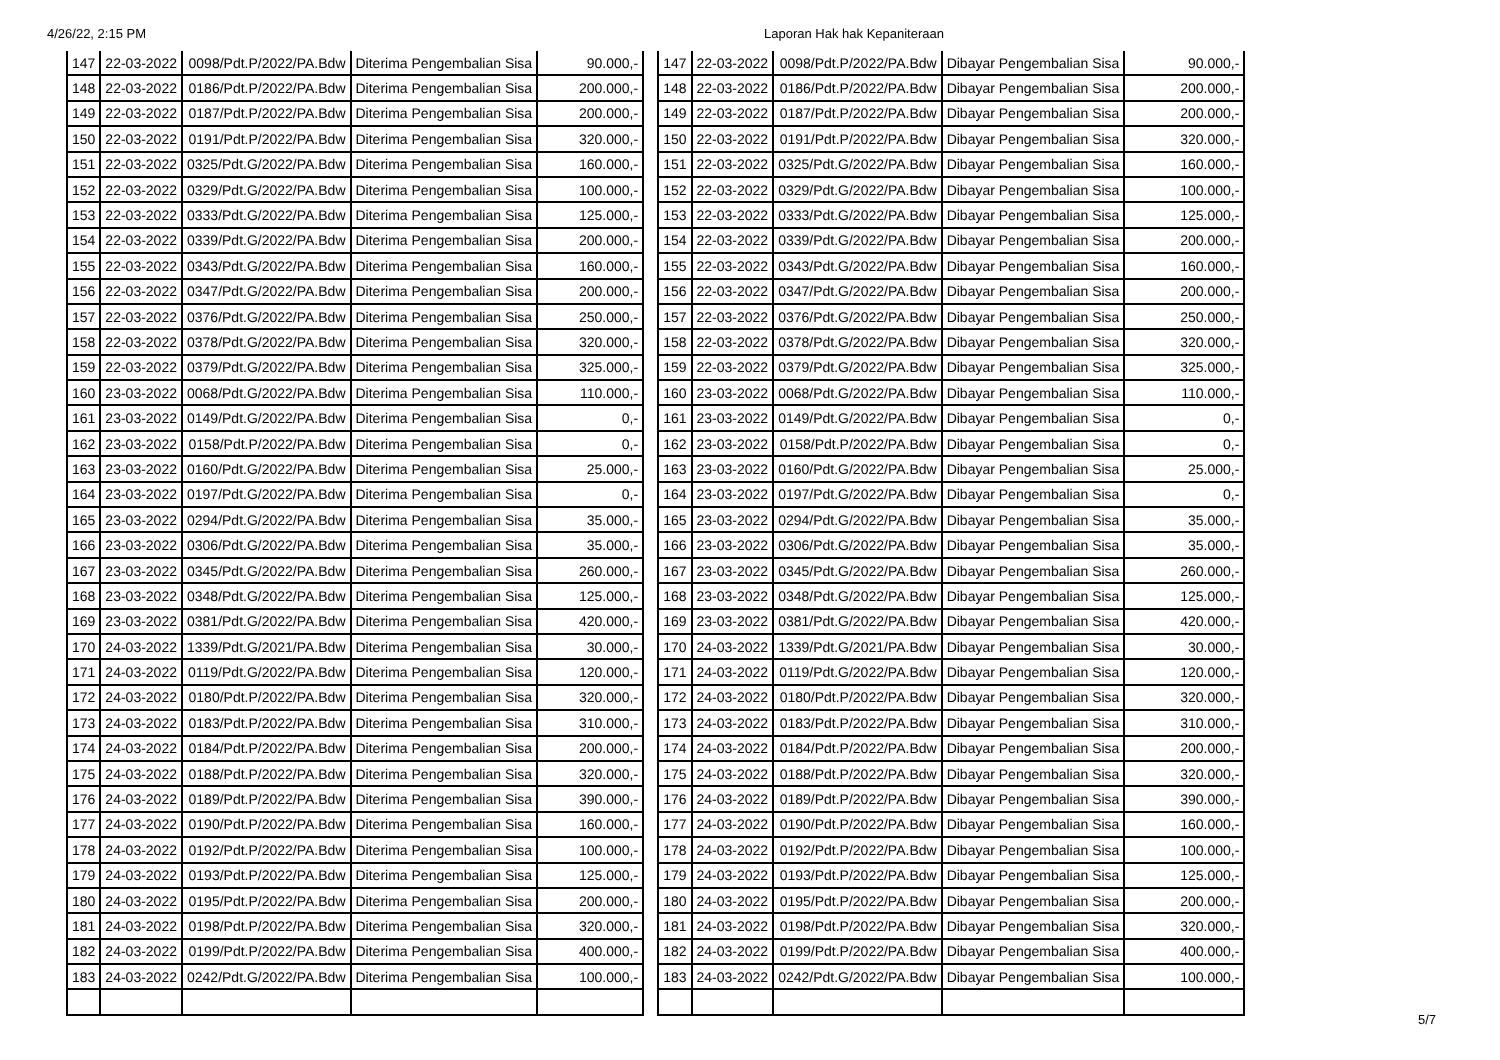4/26/22, 2:15 PM Laporan Hak hak Kepaniteraan
| 147 | 22-03-2022 | 0098/Pdt.P/2022/PA.Bdw | Diterima Pengembalian Sisa | 90.000,- |
| 148 | 22-03-2022 | 0186/Pdt.P/2022/PA.Bdw | Diterima Pengembalian Sisa | 200.000,- |
| 149 | 22-03-2022 | 0187/Pdt.P/2022/PA.Bdw | Diterima Pengembalian Sisa | 200.000,- |
| 150 | 22-03-2022 | 0191/Pdt.P/2022/PA.Bdw | Diterima Pengembalian Sisa | 320.000,- |
| 151 | 22-03-2022 | 0325/Pdt.G/2022/PA.Bdw | Diterima Pengembalian Sisa | 160.000,- |
| 152 | 22-03-2022 | 0329/Pdt.G/2022/PA.Bdw | Diterima Pengembalian Sisa | 100.000,- |
| 153 | 22-03-2022 | 0333/Pdt.G/2022/PA.Bdw | Diterima Pengembalian Sisa | 125.000,- |
| 154 | 22-03-2022 | 0339/Pdt.G/2022/PA.Bdw | Diterima Pengembalian Sisa | 200.000,- |
| 155 | 22-03-2022 | 0343/Pdt.G/2022/PA.Bdw | Diterima Pengembalian Sisa | 160.000,- |
| 156 | 22-03-2022 | 0347/Pdt.G/2022/PA.Bdw | Diterima Pengembalian Sisa | 200.000,- |
| 157 | 22-03-2022 | 0376/Pdt.G/2022/PA.Bdw | Diterima Pengembalian Sisa | 250.000,- |
| 158 | 22-03-2022 | 0378/Pdt.G/2022/PA.Bdw | Diterima Pengembalian Sisa | 320.000,- |
| 159 | 22-03-2022 | 0379/Pdt.G/2022/PA.Bdw | Diterima Pengembalian Sisa | 325.000,- |
| 160 | 23-03-2022 | 0068/Pdt.G/2022/PA.Bdw | Diterima Pengembalian Sisa | 110.000,- |
| 161 | 23-03-2022 | 0149/Pdt.G/2022/PA.Bdw | Diterima Pengembalian Sisa | 0,- |
| 162 | 23-03-2022 | 0158/Pdt.P/2022/PA.Bdw | Diterima Pengembalian Sisa | 0,- |
| 163 | 23-03-2022 | 0160/Pdt.G/2022/PA.Bdw | Diterima Pengembalian Sisa | 25.000,- |
| 164 | 23-03-2022 | 0197/Pdt.G/2022/PA.Bdw | Diterima Pengembalian Sisa | 0,- |
| 165 | 23-03-2022 | 0294/Pdt.G/2022/PA.Bdw | Diterima Pengembalian Sisa | 35.000,- |
| 166 | 23-03-2022 | 0306/Pdt.G/2022/PA.Bdw | Diterima Pengembalian Sisa | 35.000,- |
| 167 | 23-03-2022 | 0345/Pdt.G/2022/PA.Bdw | Diterima Pengembalian Sisa | 260.000,- |
| 168 | 23-03-2022 | 0348/Pdt.G/2022/PA.Bdw | Diterima Pengembalian Sisa | 125.000,- |
| 169 | 23-03-2022 | 0381/Pdt.G/2022/PA.Bdw | Diterima Pengembalian Sisa | 420.000,- |
| 170 | 24-03-2022 | 1339/Pdt.G/2021/PA.Bdw | Diterima Pengembalian Sisa | 30.000,- |
| 171 | 24-03-2022 | 0119/Pdt.G/2022/PA.Bdw | Diterima Pengembalian Sisa | 120.000,- |
| 172 | 24-03-2022 | 0180/Pdt.P/2022/PA.Bdw | Diterima Pengembalian Sisa | 320.000,- |
| 173 | 24-03-2022 | 0183/Pdt.P/2022/PA.Bdw | Diterima Pengembalian Sisa | 310.000,- |
| 174 | 24-03-2022 | 0184/Pdt.P/2022/PA.Bdw | Diterima Pengembalian Sisa | 200.000,- |
| 175 | 24-03-2022 | 0188/Pdt.P/2022/PA.Bdw | Diterima Pengembalian Sisa | 320.000,- |
| 176 | 24-03-2022 | 0189/Pdt.P/2022/PA.Bdw | Diterima Pengembalian Sisa | 390.000,- |
| 177 | 24-03-2022 | 0190/Pdt.P/2022/PA.Bdw | Diterima Pengembalian Sisa | 160.000,- |
| 178 | 24-03-2022 | 0192/Pdt.P/2022/PA.Bdw | Diterima Pengembalian Sisa | 100.000,- |
| 179 | 24-03-2022 | 0193/Pdt.P/2022/PA.Bdw | Diterima Pengembalian Sisa | 125.000,- |
| 180 | 24-03-2022 | 0195/Pdt.P/2022/PA.Bdw | Diterima Pengembalian Sisa | 200.000,- |
| 181 | 24-03-2022 | 0198/Pdt.P/2022/PA.Bdw | Diterima Pengembalian Sisa | 320.000,- |
| 182 | 24-03-2022 | 0199/Pdt.P/2022/PA.Bdw | Diterima Pengembalian Sisa | 400.000,- |
| 183 | 24-03-2022 | 0242/Pdt.G/2022/PA.Bdw | Diterima Pengembalian Sisa | 100.000,- |
| 147 | 22-03-2022 | 0098/Pdt.P/2022/PA.Bdw | Dibayar Pengembalian Sisa | 90.000,- |
| 148 | 22-03-2022 | 0186/Pdt.P/2022/PA.Bdw | Dibayar Pengembalian Sisa | 200.000,- |
| 149 | 22-03-2022 | 0187/Pdt.P/2022/PA.Bdw | Dibayar Pengembalian Sisa | 200.000,- |
| 150 | 22-03-2022 | 0191/Pdt.P/2022/PA.Bdw | Dibayar Pengembalian Sisa | 320.000,- |
| 151 | 22-03-2022 | 0325/Pdt.G/2022/PA.Bdw | Dibayar Pengembalian Sisa | 160.000,- |
| 152 | 22-03-2022 | 0329/Pdt.G/2022/PA.Bdw | Dibayar Pengembalian Sisa | 100.000,- |
| 153 | 22-03-2022 | 0333/Pdt.G/2022/PA.Bdw | Dibayar Pengembalian Sisa | 125.000,- |
| 154 | 22-03-2022 | 0339/Pdt.G/2022/PA.Bdw | Dibayar Pengembalian Sisa | 200.000,- |
| 155 | 22-03-2022 | 0343/Pdt.G/2022/PA.Bdw | Dibayar Pengembalian Sisa | 160.000,- |
| 156 | 22-03-2022 | 0347/Pdt.G/2022/PA.Bdw | Dibayar Pengembalian Sisa | 200.000,- |
| 157 | 22-03-2022 | 0376/Pdt.G/2022/PA.Bdw | Dibayar Pengembalian Sisa | 250.000,- |
| 158 | 22-03-2022 | 0378/Pdt.G/2022/PA.Bdw | Dibayar Pengembalian Sisa | 320.000,- |
| 159 | 22-03-2022 | 0379/Pdt.G/2022/PA.Bdw | Dibayar Pengembalian Sisa | 325.000,- |
| 160 | 23-03-2022 | 0068/Pdt.G/2022/PA.Bdw | Dibayar Pengembalian Sisa | 110.000,- |
| 161 | 23-03-2022 | 0149/Pdt.G/2022/PA.Bdw | Dibayar Pengembalian Sisa | 0,- |
| 162 | 23-03-2022 | 0158/Pdt.P/2022/PA.Bdw | Dibayar Pengembalian Sisa | 0,- |
| 163 | 23-03-2022 | 0160/Pdt.G/2022/PA.Bdw | Dibayar Pengembalian Sisa | 25.000,- |
| 164 | 23-03-2022 | 0197/Pdt.G/2022/PA.Bdw | Dibayar Pengembalian Sisa | 0,- |
| 165 | 23-03-2022 | 0294/Pdt.G/2022/PA.Bdw | Dibayar Pengembalian Sisa | 35.000,- |
| 166 | 23-03-2022 | 0306/Pdt.G/2022/PA.Bdw | Dibayar Pengembalian Sisa | 35.000,- |
| 167 | 23-03-2022 | 0345/Pdt.G/2022/PA.Bdw | Dibayar Pengembalian Sisa | 260.000,- |
| 168 | 23-03-2022 | 0348/Pdt.G/2022/PA.Bdw | Dibayar Pengembalian Sisa | 125.000,- |
| 169 | 23-03-2022 | 0381/Pdt.G/2022/PA.Bdw | Dibayar Pengembalian Sisa | 420.000,- |
| 170 | 24-03-2022 | 1339/Pdt.G/2021/PA.Bdw | Dibayar Pengembalian Sisa | 30.000,- |
| 171 | 24-03-2022 | 0119/Pdt.G/2022/PA.Bdw | Dibayar Pengembalian Sisa | 120.000,- |
| 172 | 24-03-2022 | 0180/Pdt.P/2022/PA.Bdw | Dibayar Pengembalian Sisa | 320.000,- |
| 173 | 24-03-2022 | 0183/Pdt.P/2022/PA.Bdw | Dibayar Pengembalian Sisa | 310.000,- |
| 174 | 24-03-2022 | 0184/Pdt.P/2022/PA.Bdw | Dibayar Pengembalian Sisa | 200.000,- |
| 175 | 24-03-2022 | 0188/Pdt.P/2022/PA.Bdw | Dibayar Pengembalian Sisa | 320.000,- |
| 176 | 24-03-2022 | 0189/Pdt.P/2022/PA.Bdw | Dibayar Pengembalian Sisa | 390.000,- |
| 177 | 24-03-2022 | 0190/Pdt.P/2022/PA.Bdw | Dibayar Pengembalian Sisa | 160.000,- |
| 178 | 24-03-2022 | 0192/Pdt.P/2022/PA.Bdw | Dibayar Pengembalian Sisa | 100.000,- |
| 179 | 24-03-2022 | 0193/Pdt.P/2022/PA.Bdw | Dibayar Pengembalian Sisa | 125.000,- |
| 180 | 24-03-2022 | 0195/Pdt.P/2022/PA.Bdw | Dibayar Pengembalian Sisa | 200.000,- |
| 181 | 24-03-2022 | 0198/Pdt.P/2022/PA.Bdw | Dibayar Pengembalian Sisa | 320.000,- |
| 182 | 24-03-2022 | 0199/Pdt.P/2022/PA.Bdw | Dibayar Pengembalian Sisa | 400.000,- |
| 183 | 24-03-2022 | 0242/Pdt.G/2022/PA.Bdw | Dibayar Pengembalian Sisa | 100.000,- |
5/7